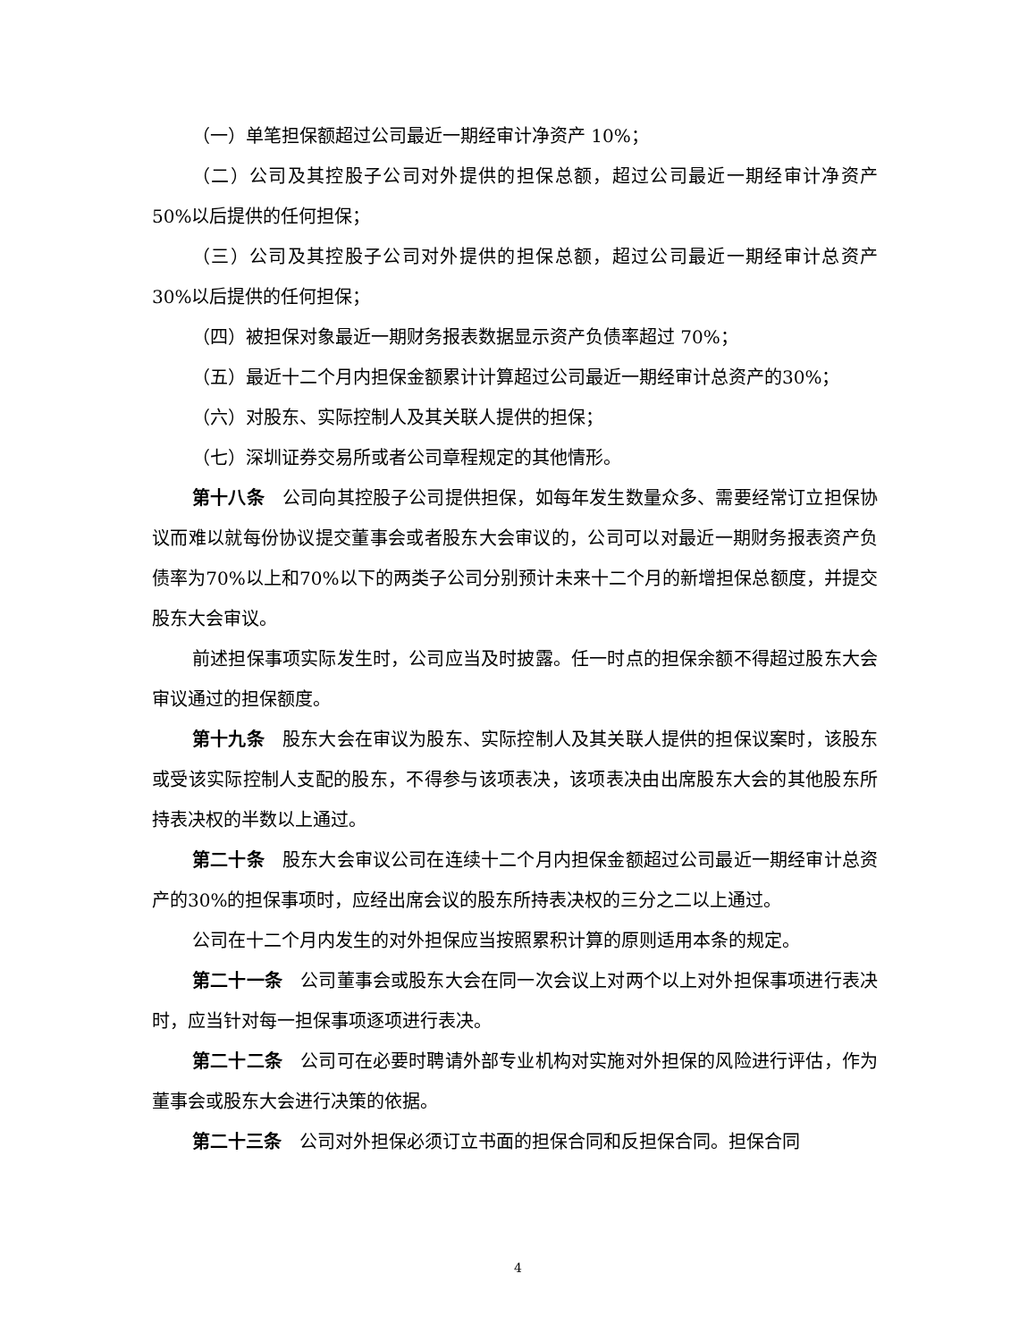（一）单笔担保额超过公司最近一期经审计净资产 10%；
（二）公司及其控股子公司对外提供的担保总额，超过公司最近一期经审计净资产 50%以后提供的任何担保；
（三）公司及其控股子公司对外提供的担保总额，超过公司最近一期经审计总资产 30%以后提供的任何担保；
（四）被担保对象最近一期财务报表数据显示资产负债率超过 70%；
（五）最近十二个月内担保金额累计计算超过公司最近一期经审计总资产的30%；
（六）对股东、实际控制人及其关联人提供的担保；
（七）深圳证券交易所或者公司章程规定的其他情形。
第十八条　公司向其控股子公司提供担保，如每年发生数量众多、需要经常订立担保协议而难以就每份协议提交董事会或者股东大会审议的，公司可以对最近一期财务报表资产负债率为70%以上和70%以下的两类子公司分别预计未来十二个月的新增担保总额度，并提交股东大会审议。
前述担保事项实际发生时，公司应当及时披露。任一时点的担保余额不得超过股东大会审议通过的担保额度。
第十九条　股东大会在审议为股东、实际控制人及其关联人提供的担保议案时，该股东或受该实际控制人支配的股东，不得参与该项表决，该项表决由出席股东大会的其他股东所持表决权的半数以上通过。
第二十条　股东大会审议公司在连续十二个月内担保金额超过公司最近一期经审计总资产的30%的担保事项时，应经出席会议的股东所持表决权的三分之二以上通过。
公司在十二个月内发生的对外担保应当按照累积计算的原则适用本条的规定。
第二十一条　公司董事会或股东大会在同一次会议上对两个以上对外担保事项进行表决时，应当针对每一担保事项逐项进行表决。
第二十二条　公司可在必要时聘请外部专业机构对实施对外担保的风险进行评估，作为董事会或股东大会进行决策的依据。
第二十三条　公司对外担保必须订立书面的担保合同和反担保合同。担保合同
4